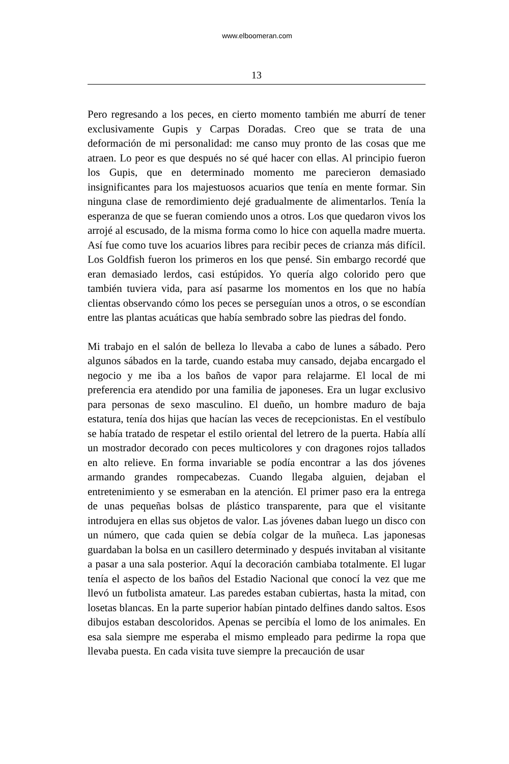www.elboomeran.com
13
Pero regresando a los peces, en cierto momento también me aburrí de tener exclusivamente Gupis y Carpas Doradas. Creo que se trata de una deformación de mi personalidad: me canso muy pronto de las cosas que me atraen. Lo peor es que después no sé qué hacer con ellas. Al principio fueron los Gupis, que en determinado momento me parecieron demasiado insignificantes para los majestuosos acuarios que tenía en mente formar. Sin ninguna clase de remordimiento dejé gradualmente de alimentarlos. Tenía la esperanza de que se fueran comiendo unos a otros. Los que quedaron vivos los arrojé al escusado, de la misma forma como lo hice con aquella madre muerta. Así fue como tuve los acuarios libres para recibir peces de crianza más difícil. Los Goldfish fueron los primeros en los que pensé. Sin embargo recordé que eran demasiado lerdos, casi estúpidos. Yo quería algo colorido pero que también tuviera vida, para así pasarme los momentos en los que no había clientas observando cómo los peces se perseguían unos a otros, o se escondían entre las plantas acuáticas que había sembrado sobre las piedras del fondo.
Mi trabajo en el salón de belleza lo llevaba a cabo de lunes a sábado. Pero algunos sábados en la tarde, cuando estaba muy cansado, dejaba encargado el negocio y me iba a los baños de vapor para relajarme. El local de mi preferencia era atendido por una familia de japoneses. Era un lugar exclusivo para personas de sexo masculino. El dueño, un hombre maduro de baja estatura, tenía dos hijas que hacían las veces de recepcionistas. En el vestíbulo se había tratado de respetar el estilo oriental del letrero de la puerta. Había allí un mostrador decorado con peces multicolores y con dragones rojos tallados en alto relieve. En forma invariable se podía encontrar a las dos jóvenes armando grandes rompecabezas. Cuando llegaba alguien, dejaban el entretenimiento y se esmeraban en la atención. El primer paso era la entrega de unas pequeñas bolsas de plástico transparente, para que el visitante introdujera en ellas sus objetos de valor. Las jóvenes daban luego un disco con un número, que cada quien se debía colgar de la muñeca. Las japonesas guardaban la bolsa en un casillero determinado y después invitaban al visitante a pasar a una sala posterior. Aquí la decoración cambiaba totalmente. El lugar tenía el aspecto de los baños del Estadio Nacional que conocí la vez que me llevó un futbolista amateur. Las paredes estaban cubiertas, hasta la mitad, con losetas blancas. En la parte superior habían pintado delfines dando saltos. Esos dibujos estaban descoloridos. Apenas se percibía el lomo de los animales. En esa sala siempre me esperaba el mismo empleado para pedirme la ropa que llevaba puesta. En cada visita tuve siempre la precaución de usar